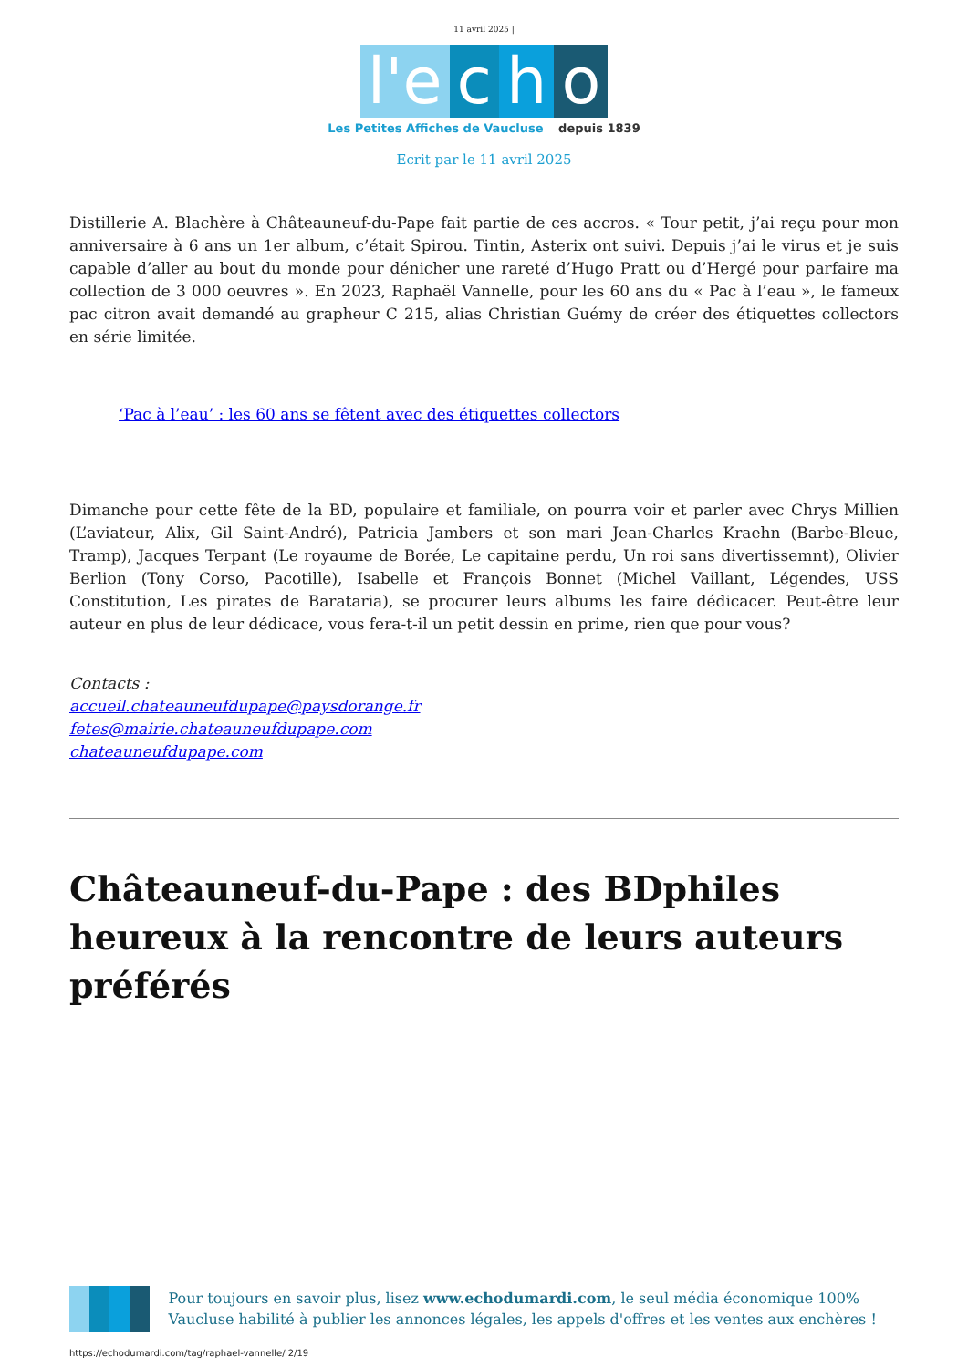11 avril 2025 |
l'e c h o
Les Petites Affiches de Vaucluse depuis 1839
Ecrit par le 11 avril 2025
Distillerie A. Blachère à Châteauneuf-du-Pape fait partie de ces accros. « Tour petit, j’ai reçu pour mon anniversaire à 6 ans un 1er album, c’était Spirou. Tintin, Asterix ont suivi. Depuis j’ai le virus et je suis capable d’aller au bout du monde pour dénicher une rareté d’Hugo Pratt ou d’Hergé pour parfaire ma collection de 3 000 oeuvres ». En 2023, Raphaël Vannelle, pour les 60 ans du « Pac à l’eau », le fameux pac citron avait demandé au grapheur C 215, alias Christian Guémy de créer des étiquettes collectors en série limitée.
‘Pac à l’eau’ : les 60 ans se fêtent avec des étiquettes collectors
Dimanche pour cette fête de la BD, populaire et familiale, on pourra voir et parler avec Chrys Millien (L’aviateur, Alix, Gil Saint-André), Patricia Jambers et son mari Jean-Charles Kraehn (Barbe-Bleue, Tramp), Jacques Terpant (Le royaume de Borée, Le capitaine perdu, Un roi sans divertissemnt), Olivier Berlion (Tony Corso, Pacotille), Isabelle et François Bonnet (Michel Vaillant, Légendes, USS Constitution, Les pirates de Barataria), se procurer leurs albums les faire dédicacer. Peut-être leur auteur en plus de leur dédicace, vous fera-t-il un petit dessin en prime, rien que pour vous?
Contacts :
accueil.chateauneufdupape@paysdorange.fr
fetes@mairie.chateauneufdupape.com
chateauneufdupape.com
Châteauneuf-du-Pape : des BDphiles heureux à la rencontre de leurs auteurs préférés
Pour toujours en savoir plus, lisez www.echodumardi.com, le seul média économique 100% Vaucluse habilité à publier les annonces légales, les appels d'offres et les ventes aux enchères !
https://echodumardi.com/tag/raphael-vannelle/ 2/19